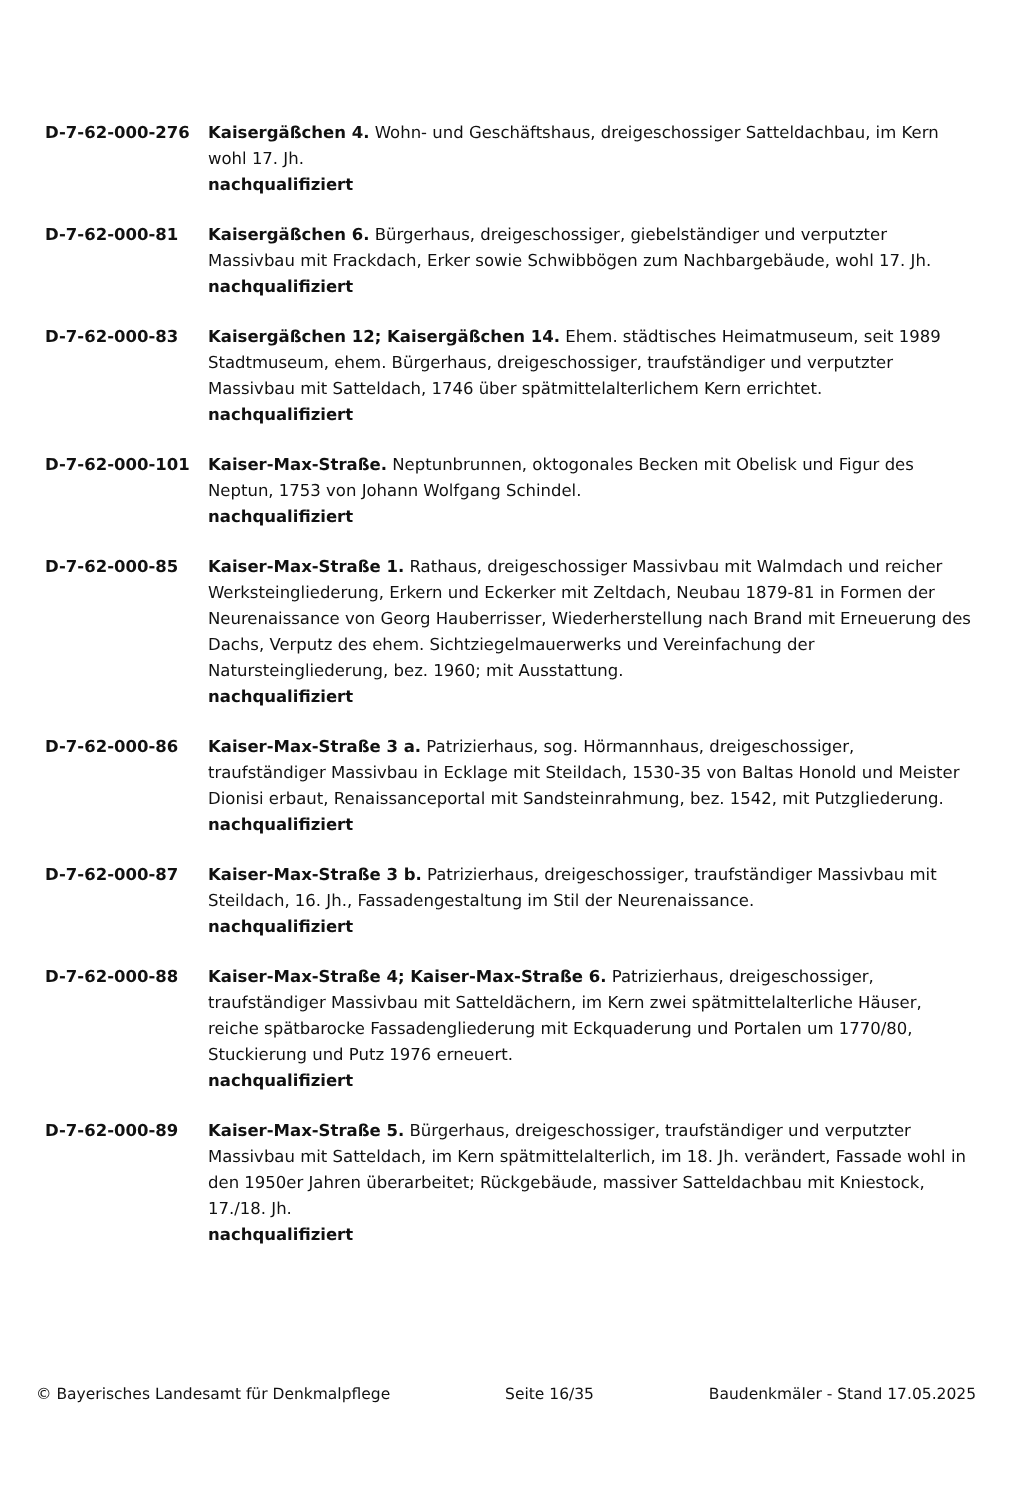D-7-62-000-276 Kaisergäßchen 4. Wohn- und Geschäftshaus, dreigeschossiger Satteldachbau, im Kern wohl 17. Jh.
nachqualifiziert
D-7-62-000-81 Kaisergäßchen 6. Bürgerhaus, dreigeschossiger, giebelständiger und verputzter Massivbau mit Frackdach, Erker sowie Schwibbögen zum Nachbargebäude, wohl 17. Jh.
nachqualifiziert
D-7-62-000-83 Kaisergäßchen 12; Kaisergäßchen 14. Ehem. städtisches Heimatmuseum, seit 1989 Stadtmuseum, ehem. Bürgerhaus, dreigeschossiger, traufständiger und verputzter Massivbau mit Satteldach, 1746 über spätmittelalterlichem Kern errichtet.
nachqualifiziert
D-7-62-000-101 Kaiser-Max-Straße. Neptunbrunnen, oktogonales Becken mit Obelisk und Figur des Neptun, 1753 von Johann Wolfgang Schindel.
nachqualifiziert
D-7-62-000-85 Kaiser-Max-Straße 1. Rathaus, dreigeschossiger Massivbau mit Walmdach und reicher Werksteingliederung, Erkern und Eckerker mit Zeltdach, Neubau 1879-81 in Formen der Neurenaissance von Georg Hauberrisser, Wiederherstellung nach Brand mit Erneuerung des Dachs, Verputz des ehem. Sichtziegelmauerwerks und Vereinfachung der Natursteingliederung, bez. 1960; mit Ausstattung.
nachqualifiziert
D-7-62-000-86 Kaiser-Max-Straße 3 a. Patrizierhaus, sog. Hörmannhaus, dreigeschossiger, traufständiger Massivbau in Ecklage mit Steildach, 1530-35 von Baltas Honold und Meister Dionisi erbaut, Renaissanceportal mit Sandsteinrahmung, bez. 1542, mit Putzgliederung.
nachqualifiziert
D-7-62-000-87 Kaiser-Max-Straße 3 b. Patrizierhaus, dreigeschossiger, traufständiger Massivbau mit Steildach, 16. Jh., Fassadengestaltung im Stil der Neurenaissance.
nachqualifiziert
D-7-62-000-88 Kaiser-Max-Straße 4; Kaiser-Max-Straße 6. Patrizierhaus, dreigeschossiger, traufständiger Massivbau mit Satteldächern, im Kern zwei spätmittelalterliche Häuser, reiche spätbarocke Fassadengliederung mit Eckquaderung und Portalen um 1770/80, Stuckierung und Putz 1976 erneuert.
nachqualifiziert
D-7-62-000-89 Kaiser-Max-Straße 5. Bürgerhaus, dreigeschossiger, traufständiger und verputzter Massivbau mit Satteldach, im Kern spätmittelalterlich, im 18. Jh. verändert, Fassade wohl in den 1950er Jahren überarbeitet; Rückgebäude, massiver Satteldachbau mit Kniestock, 17./18. Jh.
nachqualifiziert
© Bayerisches Landesamt für Denkmalpflege Seite 16/35 Baudenkmäler - Stand 17.05.2025